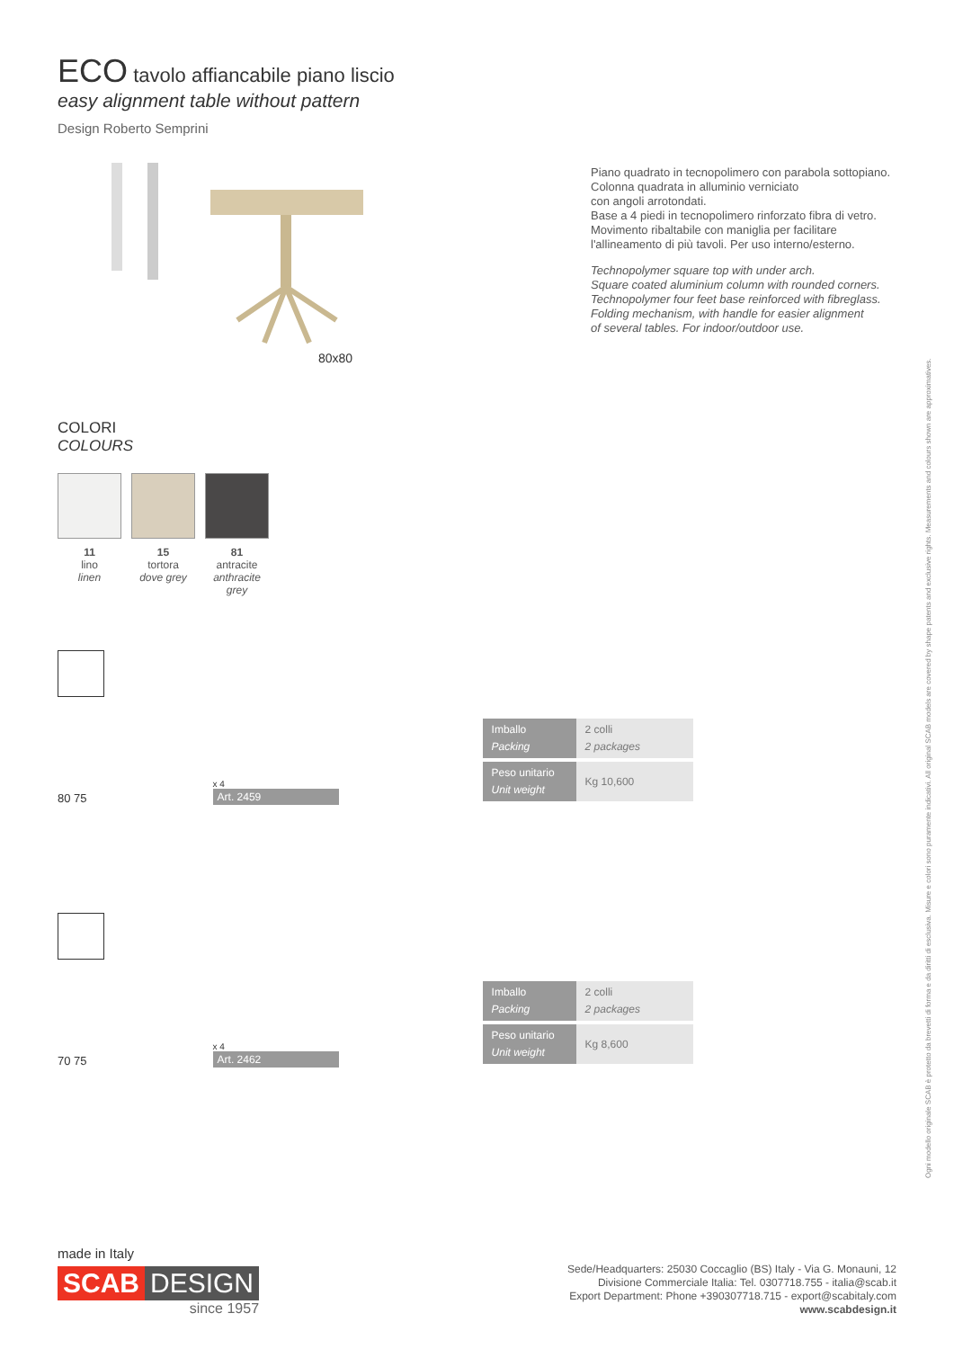ECO tavolo affiancabile piano liscio
easy alignment table without pattern
Design Roberto Semprini
80x80
Piano quadrato in tecnopolimero con parabola sottopiano.
Colonna quadrata in alluminio verniciato
con angoli arrotondati.
Base a 4 piedi in tecnopolimero rinforzato fibra di vetro.
Movimento ribaltabile con maniglia per facilitare
l'allineamento di più tavoli. Per uso interno/esterno.
Technopolymer square top with under arch.
Square coated aluminium column with rounded corners.
Technopolymer four feet base reinforced with fibreglass.
Folding mechanism, with handle for easier alignment
of several tables. For indoor/outdoor use.
COLORI
COLOURS
11
lino
linen
15
tortora
dove grey
81
antracite
anthracite grey
80 75
x 4
Art. 2459
| Imballo Packing | 2 colli 2 packages |
| Peso unitario Unit weight | Kg 10,600 |
70 75
x 4
Art. 2462
| Imballo Packing | 2 colli 2 packages |
| Peso unitario Unit weight | Kg 8,600 |
Ogni modello originale SCAB è protetto da brevetti di forma e da diritti di esclusiva. Misure e colori sono puramente indicativi. All original SCAB models are covered by shape patents and exclusive rights. Measurements and colours shown are approximatives.
made in Italy
SCAB DESIGN
since 1957
Sede/Headquarters: 25030 Coccaglio (BS) Italy - Via G. Monauni, 12
Divisione Commerciale Italia: Tel. 0307718.755 - italia@scab.it
Export Department: Phone +390307718.715 - export@scabitaly.com
www.scabdesign.it